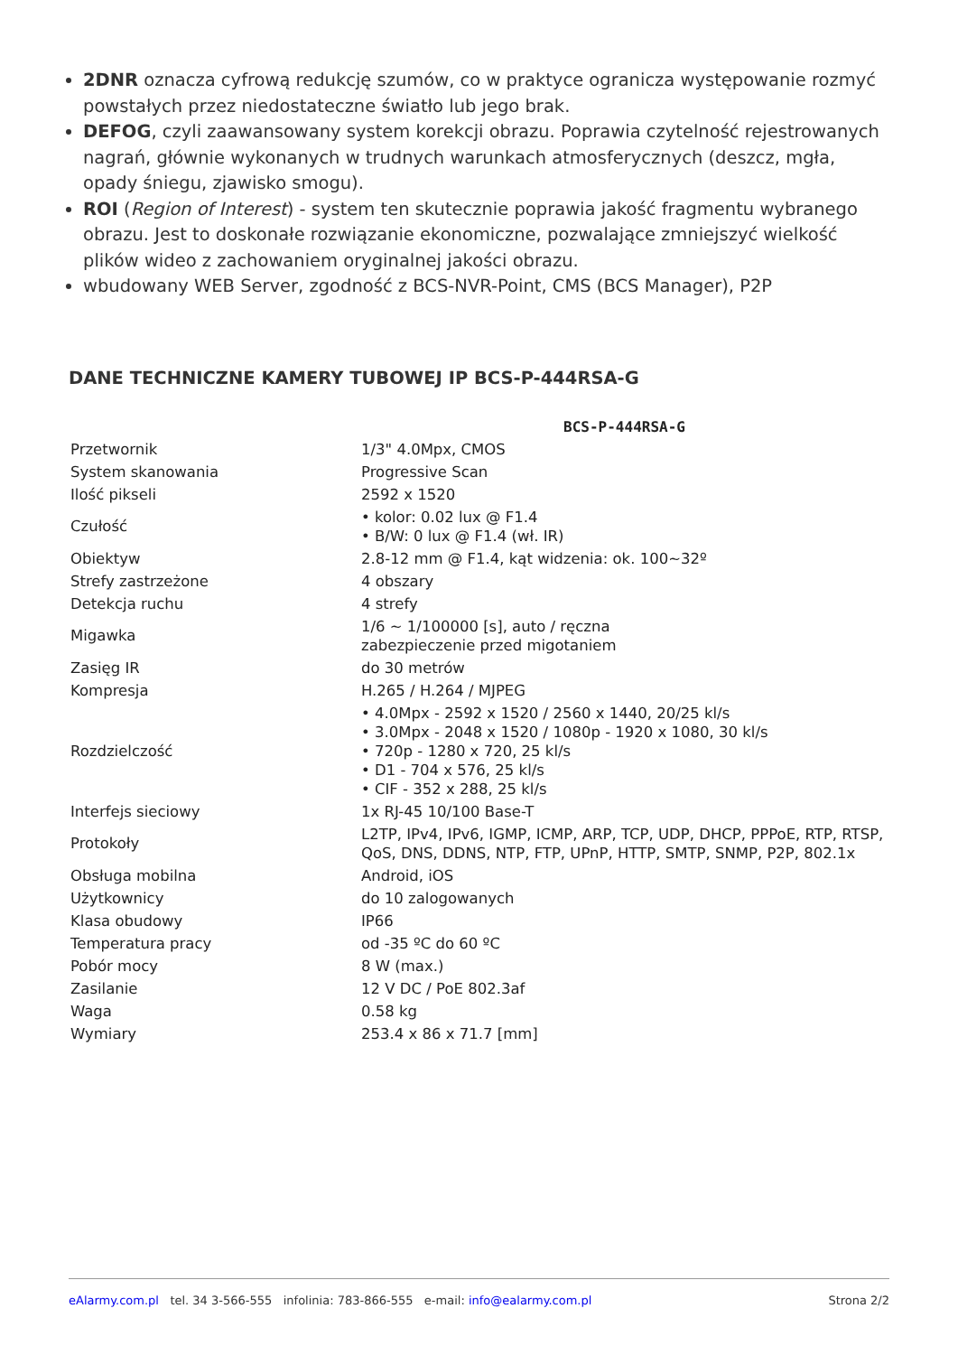2DNR oznacza cyfrową redukcję szumów, co w praktyce ogranicza występowanie rozmyć powstałych przez niedostateczne światło lub jego brak.
DEFOG, czyli zaawansowany system korekcji obrazu. Poprawia czytelność rejestrowanych nagrań, głównie wykonanych w trudnych warunkach atmosferycznych (deszcz, mgła, opady śniegu, zjawisko smogu).
ROI (Region of Interest) - system ten skutecznie poprawia jakość fragmentu wybranego obrazu. Jest to doskonałe rozwiązanie ekonomiczne, pozwalające zmniejszyć wielkość plików wideo z zachowaniem oryginalnej jakości obrazu.
wbudowany WEB Server, zgodność z BCS-NVR-Point, CMS (BCS Manager), P2P
DANE TECHNICZNE KAMERY TUBOWEJ IP BCS-P-444RSA-G
| | BCS-P-444RSA-G |
| --- | --- |
| Przetwornik | 1/3" 4.0Mpx, CMOS |
| System skanowania | Progressive Scan |
| Ilość pikseli | 2592 x 1520 |
| Czułość | • kolor: 0.02 lux @ F1.4 • B/W: 0 lux @ F1.4 (wł. IR) |
| Obiektyw | 2.8-12 mm @ F1.4, kąt widzenia: ok. 100~32º |
| Strefy zastrzeżone | 4 obszary |
| Detekcja ruchu | 4 strefy |
| Migawka | 1/6 ~ 1/100000 [s], auto / ręczna zabezpieczenie przed migotaniem |
| Zasięg IR | do 30 metrów |
| Kompresja | H.265 / H.264 / MJPEG |
| Rozdzielczość | • 4.0Mpx - 2592 x 1520 / 2560 x 1440, 20/25 kl/s • 3.0Mpx - 2048 x 1520 / 1080p - 1920 x 1080, 30 kl/s • 720p - 1280 x 720, 25 kl/s • D1 - 704 x 576, 25 kl/s • CIF - 352 x 288, 25 kl/s |
| Interfejs sieciowy | 1x RJ-45 10/100 Base-T |
| Protokoły | L2TP, IPv4, IPv6, IGMP, ICMP, ARP, TCP, UDP, DHCP, PPPoE, RTP, RTSP, QoS, DNS, DDNS, NTP, FTP, UPnP, HTTP, SMTP, SNMP, P2P, 802.1x |
| Obsługa mobilna | Android, iOS |
| Użytkownicy | do 10 zalogowanych |
| Klasa obudowy | IP66 |
| Temperatura pracy | od -35 ºC do 60 ºC |
| Pobór mocy | 8 W (max.) |
| Zasilanie | 12 V DC / PoE 802.3af |
| Waga | 0.58 kg |
| Wymiary | 253.4 x 86 x 71.7 [mm] |
eAlarmy.com.pl tel. 34 3-566-555 infolinia: 783-866-555 e-mail: info@ealarmy.com.pl Strona 2/2